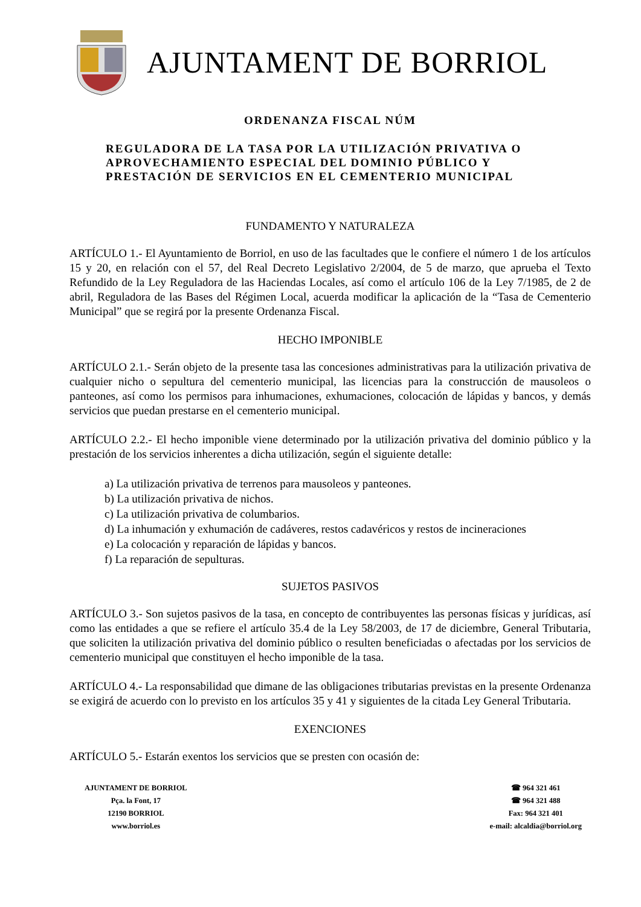AJUNTAMENT DE BORRIOL
ORDENANZA FISCAL NÚM
REGULADORA DE LA TASA POR LA UTILIZACIÓN PRIVATIVA O
APROVECHAMIENTO ESPECIAL DEL DOMINIO PÚBLICO Y
PRESTACIÓN DE SERVICIOS EN EL CEMENTERIO MUNICIPAL
FUNDAMENTO Y NATURALEZA
ARTÍCULO 1.- El Ayuntamiento de Borriol, en uso de las facultades que le confiere el número 1 de los artículos 15 y 20, en relación con el 57, del Real Decreto Legislativo 2/2004, de 5 de marzo, que aprueba el Texto Refundido de la Ley Reguladora de las Haciendas Locales, así como el artículo 106 de la Ley 7/1985, de 2 de abril, Reguladora de las Bases del Régimen Local, acuerda modificar la aplicación de la “Tasa de Cementerio Municipal” que se regirá por la presente Ordenanza Fiscal.
HECHO IMPONIBLE
ARTÍCULO 2.1.- Serán objeto de la presente tasa las concesiones administrativas para la utilización privativa de cualquier nicho o sepultura del cementerio municipal, las licencias para la construcción de mausoleos o panteones, así como los permisos para inhumaciones, exhumaciones, colocación de lápidas y bancos, y demás servicios que puedan prestarse en el cementerio municipal.
ARTÍCULO 2.2.- El hecho imponible viene determinado por la utilización privativa del dominio público y la prestación de los servicios inherentes a dicha utilización, según el siguiente detalle:
a) La utilización privativa de terrenos para mausoleos y panteones.
b) La utilización privativa de nichos.
c) La utilización privativa de columbarios.
d) La inhumación y exhumación de cadáveres, restos cadavéricos y restos de incineraciones
e) La colocación y reparación de lápidas y bancos.
f) La reparación de sepulturas.
SUJETOS PASIVOS
ARTÍCULO 3.- Son sujetos pasivos de la tasa, en concepto de contribuyentes las personas físicas y jurídicas, así como las entidades a que se refiere el artículo 35.4 de la Ley 58/2003, de 17 de diciembre, General Tributaria, que soliciten la utilización privativa del dominio público o resulten beneficiadas o afectadas por los servicios de cementerio municipal que constituyen el hecho imponible de la tasa.
ARTÍCULO 4.- La responsabilidad que dimane de las obligaciones tributarias previstas en la presente Ordenanza se exigirá de acuerdo con lo previsto en los artículos 35 y 41 y siguientes de la citada Ley General Tributaria.
EXENCIONES
ARTÍCULO 5.- Estarán exentos los servicios que se presten con ocasión de:
AJUNTAMENT DE BORRIOL
Pça. la Font, 17
12190 BORRIOL
www.borriol.es
☎ 964 321 461
☎ 964 321 488
Fax: 964 321 401
e-mail: alcaldia@borriol.org